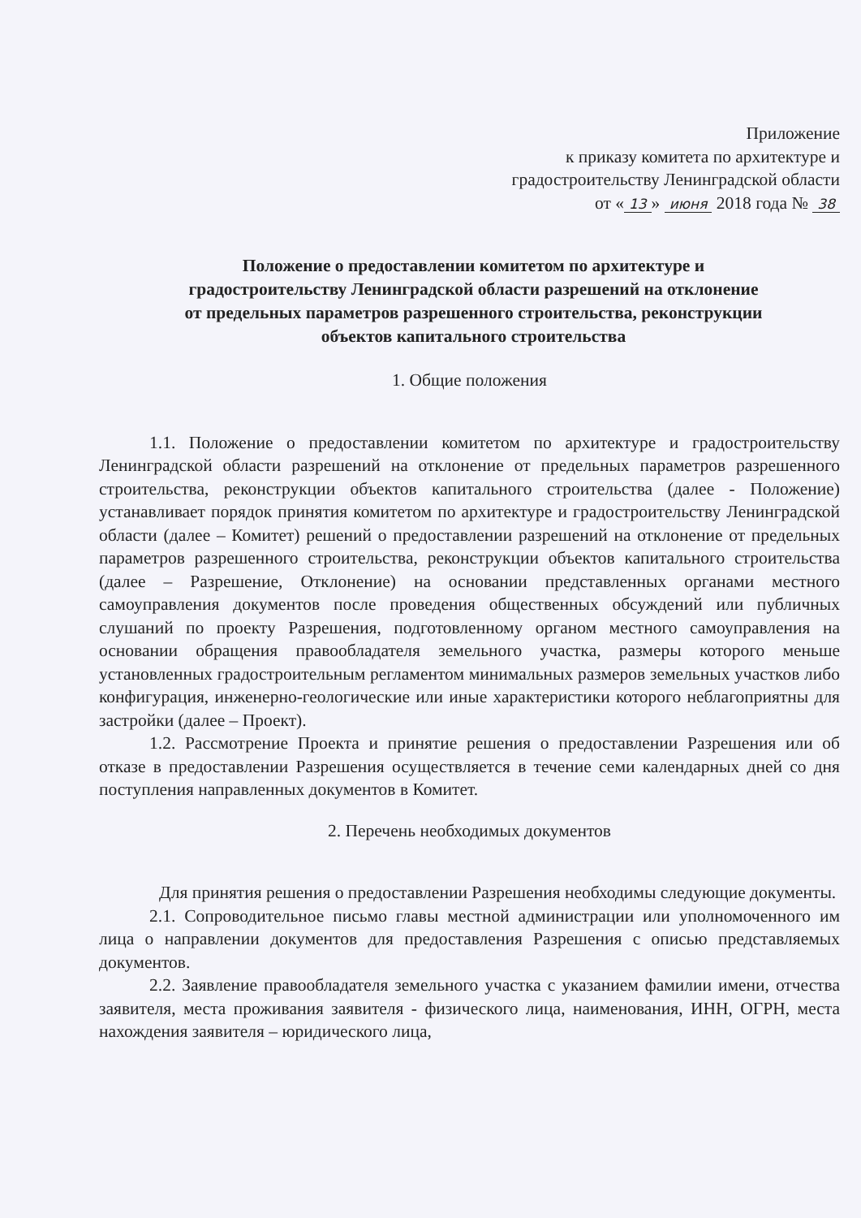Приложение
к приказу комитета по архитектуре и
градостроительству Ленинградской области
от « 13 » июня 2018 года № 38
Положение о предоставлении комитетом по архитектуре и градостроительству Ленинградской области разрешений на отклонение от предельных параметров разрешенного строительства, реконструкции объектов капитального строительства
1. Общие положения
1.1. Положение о предоставлении комитетом по архитектуре и градостроительству Ленинградской области разрешений на отклонение от предельных параметров разрешенного строительства, реконструкции объектов капитального строительства (далее - Положение) устанавливает порядок принятия комитетом по архитектуре и градостроительству Ленинградской области (далее – Комитет) решений о предоставлении разрешений на отклонение от предельных параметров разрешенного строительства, реконструкции объектов капитального строительства (далее – Разрешение, Отклонение) на основании представленных органами местного самоуправления документов после проведения общественных обсуждений или публичных слушаний по проекту Разрешения, подготовленному органом местного самоуправления на основании обращения правообладателя земельного участка, размеры которого меньше установленных градостроительным регламентом минимальных размеров земельных участков либо конфигурация, инженерно-геологические или иные характеристики которого неблагоприятны для застройки (далее – Проект).
1.2. Рассмотрение Проекта и принятие решения о предоставлении Разрешения или об отказе в предоставлении Разрешения осуществляется в течение семи календарных дней со дня поступления направленных документов в Комитет.
2. Перечень необходимых документов
Для принятия решения о предоставлении Разрешения необходимы следующие документы.
2.1. Сопроводительное письмо главы местной администрации или уполномоченного им лица о направлении документов для предоставления Разрешения с описью представляемых документов.
2.2. Заявление правообладателя земельного участка с указанием фамилии имени, отчества заявителя, места проживания заявителя - физического лица, наименования, ИНН, ОГРН, места нахождения заявителя – юридического лица,